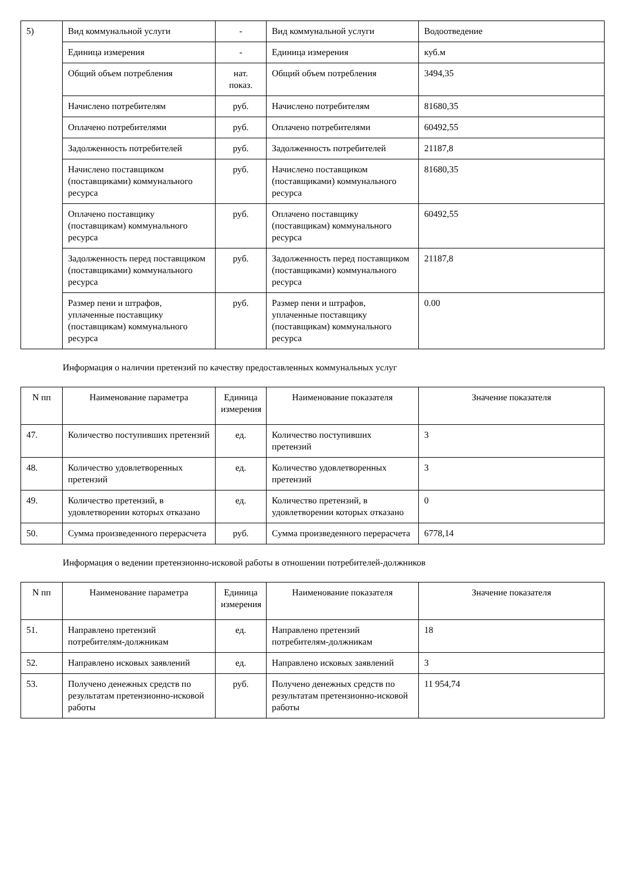| 5) | Вид коммунальной услуги | - | Вид коммунальной услуги | Водоотведение |
| | Единица измерения | - | Единица измерения | куб.м |
| | Общий объем потребления | нат. показ. | Общий объем потребления | 3494,35 |
| | Начислено потребителям | руб. | Начислено потребителям | 81680,35 |
| | Оплачено потребителями | руб. | Оплачено потребителями | 60492,55 |
| | Задолженность потребителей | руб. | Задолженность потребителей | 21187,8 |
| | Начислено поставщиком (поставщиками) коммунального ресурса | руб. | Начислено поставщиком (поставщиками) коммунального ресурса | 81680,35 |
| | Оплачено поставщику (поставщикам) коммунального ресурса | руб. | Оплачено поставщику (поставщикам) коммунального ресурса | 60492,55 |
| | Задолженность перед поставщиком (поставщиками) коммунального ресурса | руб. | Задолженность перед поставщиком (поставщиками) коммунального ресурса | 21187,8 |
| | Размер пени и штрафов, уплаченные поставщику (поставщикам) коммунального ресурса | руб. | Размер пени и штрафов, уплаченные поставщику (поставщикам) коммунального ресурса | 0.00 |
Информация о наличии претензий по качеству предоставленных коммунальных услуг
| N пп | Наименование параметра | Единица измерения | Наименование показателя | Значение показателя |
| --- | --- | --- | --- | --- |
| 47. | Количество поступивших претензий | ед. | Количество поступивших претензий | 3 |
| 48. | Количество удовлетворенных претензий | ед. | Количество удовлетворенных претензий | 3 |
| 49. | Количество претензий, в удовлетворении которых отказано | ед. | Количество претензий, в удовлетворении которых отказано | 0 |
| 50. | Сумма произведенного перерасчета | руб. | Сумма произведенного перерасчета | 6778,14 |
Информация о ведении претензионно-исковой работы в отношении потребителей-должников
| N пп | Наименование параметра | Единица измерения | Наименование показателя | Значение показателя |
| --- | --- | --- | --- | --- |
| 51. | Направлено претензий потребителям-должникам | ед. | Направлено претензий потребителям-должникам | 18 |
| 52. | Направлено исковых заявлений | ед. | Направлено исковых заявлений | 3 |
| 53. | Получено денежных средств по результатам претензионно-исковой работы | руб. | Получено денежных средств по результатам претензионно-исковой работы | 11 954,74 |